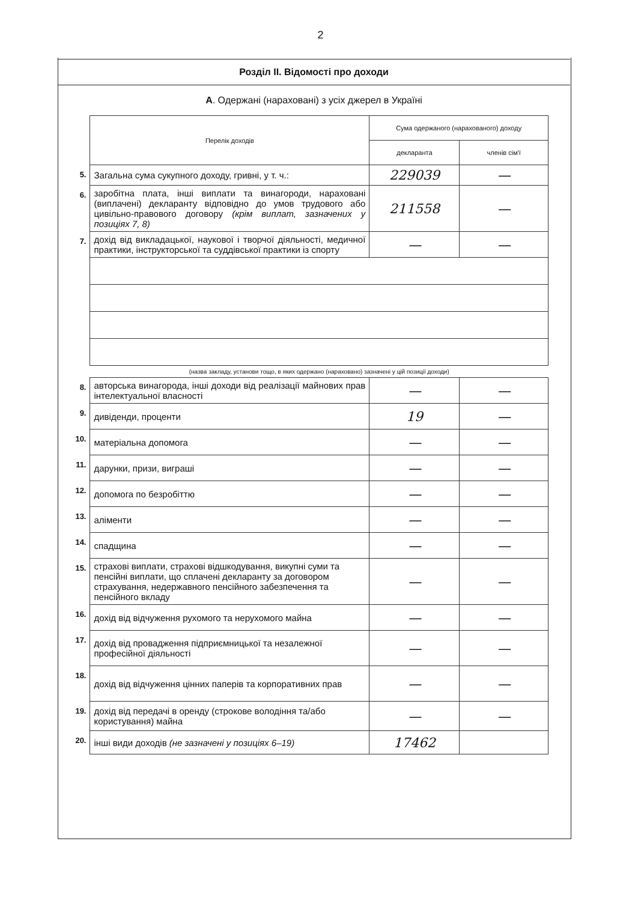2
Розділ ІІ. Відомості про доходи
А. Одержані (нараховані) з усіх джерел в Україні
| | Перелік доходів | Сума одержаного (нарахованого) доходу | |
| | | декларанта | членів сім'ї |
| 5. | Загальна сума сукупного доходу, гривні, у т. ч.: | 229039 | — |
| 6. | заробітна плата, інші виплати та винагороди, нараховані (виплачені) декларанту відповідно до умов трудового або цивільно-правового договору (крім виплат, зазначених у позиціях 7, 8) | 211558 | — |
| 7. | дохід від викладацької, наукової і творчої діяльності, медичної практики, інструкторської та суддівської практики із спорту | — | — |
| | (назва закладу, установи тощо, в яких одержано (нараховано) зазначені у цій позиції доходи) | | |
| 8. | авторська винагорода, інші доходи від реалізації майнових прав інтелектуальної власності | — | — |
| 9. | дивіденди, проценти | 19 | — |
| 10. | матеріальна допомога | — | — |
| 11. | дарунки, призи, виграші | — | — |
| 12. | допомога по безробіттю | — | — |
| 13. | аліменти | — | — |
| 14. | спадщина | — | — |
| 15. | страхові виплати, страхові відшкодування, викупні суми та пенсійні виплати, що сплачені декларанту за договором страхування, недержавного пенсійного забезпечення та пенсійного вкладу | — | — |
| 16. | дохід від відчуження рухомого та нерухомого майна | — | — |
| 17. | дохід від провадження підприємницької та незалежної професійної діяльності | — | — |
| 18. | дохід від відчуження цінних паперів та корпоративних прав | — | — |
| 19. | дохід від передачі в оренду (строкове володіння та/або користування) майна | — | — |
| 20. | інші види доходів (не зазначені у позиціях 6–19) | 17462 | |